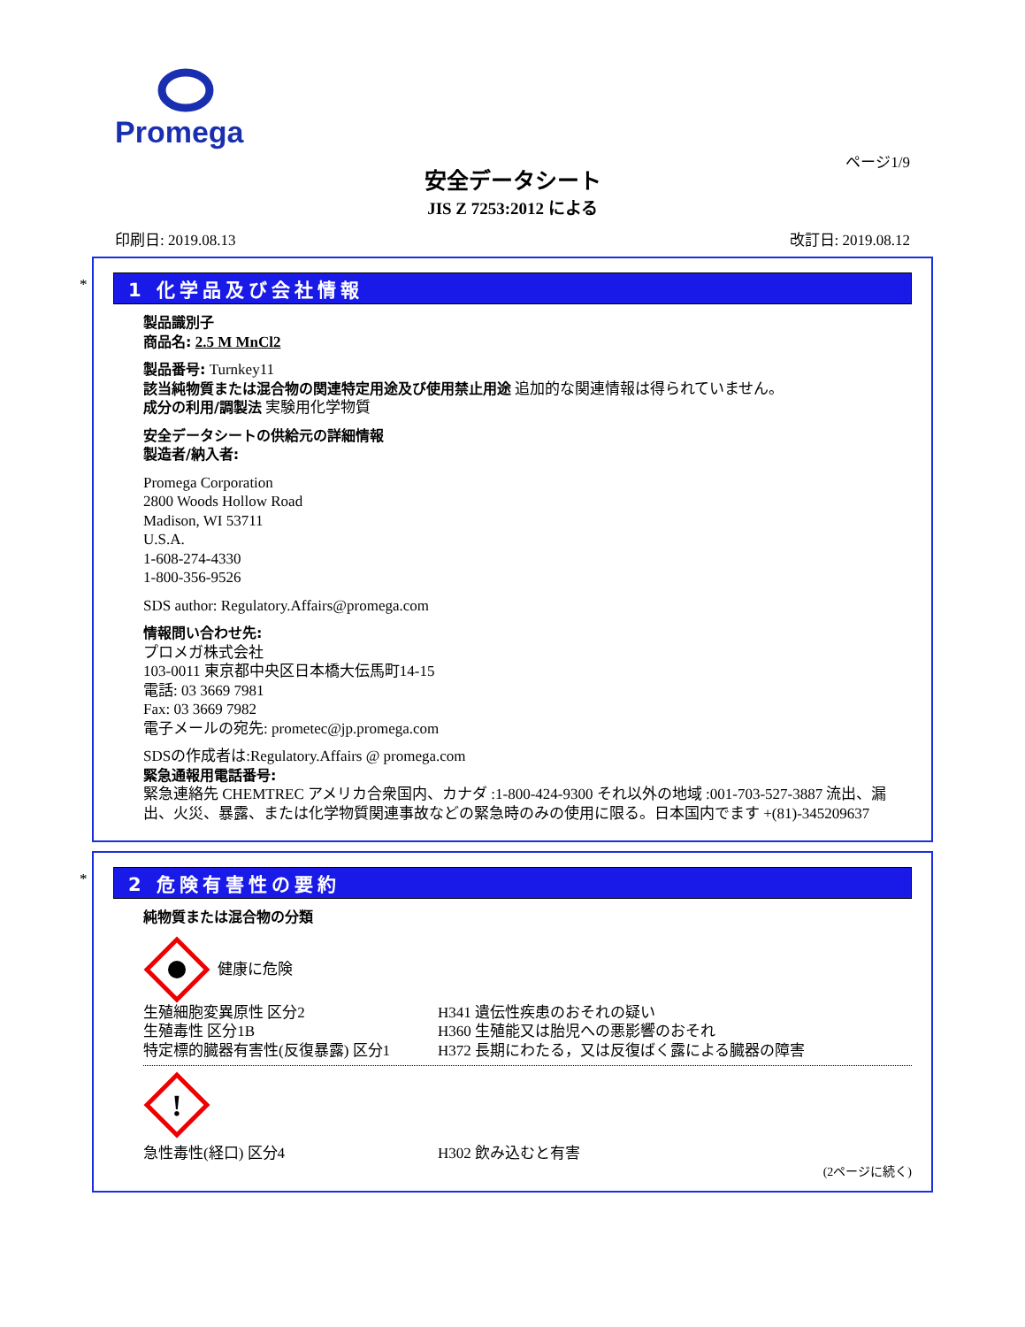Promega
ページ1/9
安全データシート
JIS Z 7253:2012 による
印刷日: 2019.08.13 改訂日: 2019.08.12
*
1 化学品及び会社情報
製品識別子
商品名: 2.5 M MnCl2
製品番号: Turnkey11
該当純物質または混合物の関連特定用途及び使用禁止用途 追加的な関連情報は得られていません。
成分の利用/調製法 実験用化学物質
安全データシートの供給元の詳細情報
製造者/納入者:
Promega Corporation
2800 Woods Hollow Road
Madison, WI 53711
U.S.A.
1-608-274-4330
1-800-356-9526
SDS author: Regulatory.Affairs@promega.com
情報問い合わせ先:
プロメガ株式会社
103-0011 東京都中央区日本橋大伝馬町14-15
電話: 03 3669 7981
Fax: 03 3669 7982
電子メールの宛先: prometec@jp.promega.com
SDSの作成者は:Regulatory.Affairs @ promega.com
緊急通報用電話番号:
緊急連絡先 CHEMTREC アメリカ合衆国内、カナダ :1-800-424-9300 それ以外の地域 :001-703-527-3887 流出、漏出、火災、暴露、または化学物質関連事故などの緊急時のみの使用に限る。日本国内でます +(81)-345209637
*
2 危険有害性の要約
純物質または混合物の分類
健康に危険
生殖細胞変異原性 区分2 H341 遺伝性疾患のおそれの疑い
生殖毒性 区分1B H360 生殖能又は胎児への悪影響のおそれ
特定標的臓器有害性(反復暴露) 区分1 H372 長期にわたる，又は反復ばく露による臓器の障害
!
急性毒性(経口) 区分4 H302 飲み込むと有害
(2ページに続く)